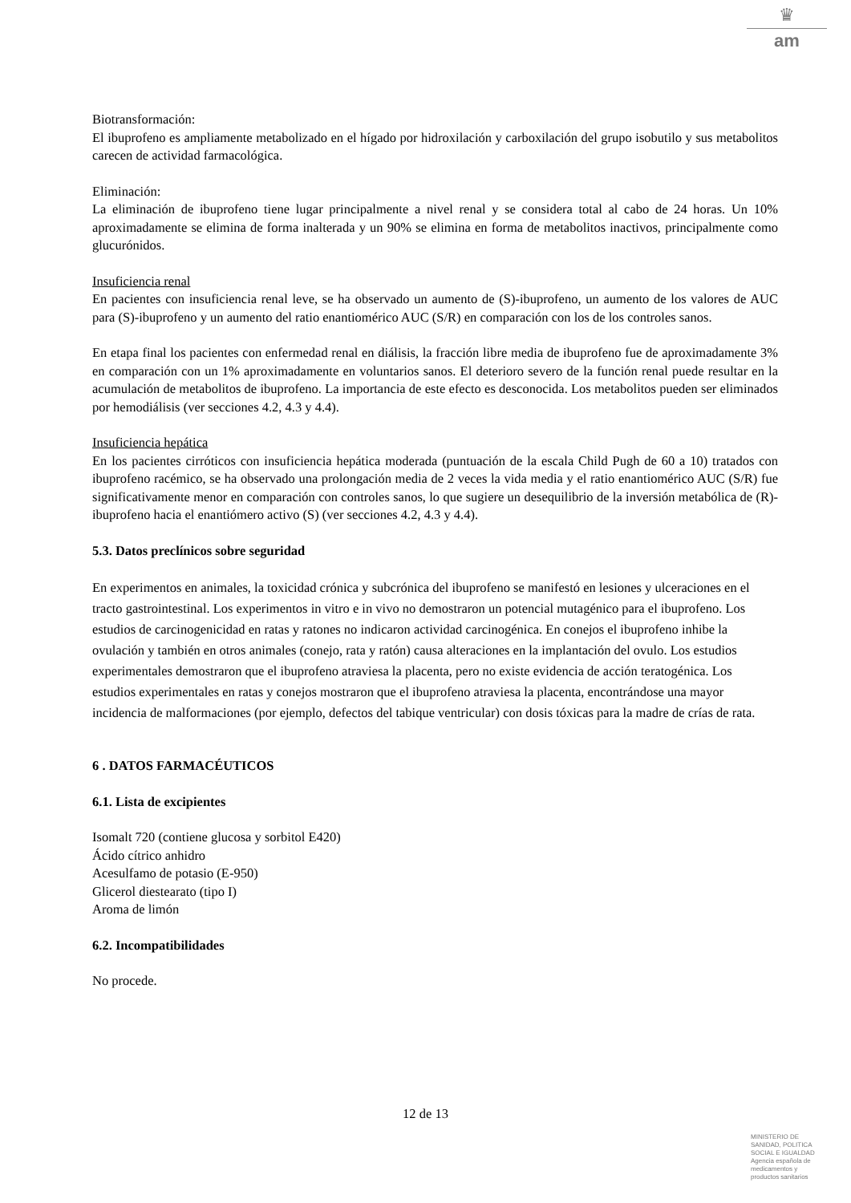♛
am
Biotransformación:
El ibuprofeno es ampliamente metabolizado en el hígado por hidroxilación y carboxilación del grupo isobutilo y sus metabolitos carecen de actividad farmacológica.
Eliminación:
La eliminación de ibuprofeno tiene lugar principalmente a nivel renal y se considera total al cabo de 24 horas. Un 10% aproximadamente se elimina de forma inalterada y un 90% se elimina en forma de metabolitos inactivos, principalmente como glucurónidos.
Insuficiencia renal
En pacientes con insuficiencia renal leve, se ha observado un aumento de (S)-ibuprofeno, un aumento de los valores de AUC para (S)-ibuprofeno y un aumento del ratio enantiomérico AUC (S/R) en comparación con los de los controles sanos.
En etapa final los pacientes con enfermedad renal en diálisis, la fracción libre media de ibuprofeno fue de aproximadamente 3% en comparación con un 1% aproximadamente en voluntarios sanos. El deterioro severo de la función renal puede resultar en la acumulación de metabolitos de ibuprofeno. La importancia de este efecto es desconocida. Los metabolitos pueden ser eliminados por hemodiálisis (ver secciones 4.2, 4.3 y 4.4).
Insuficiencia hepática
En los pacientes cirróticos con insuficiencia hepática moderada (puntuación de la escala Child Pugh de 60 a 10) tratados con ibuprofeno racémico, se ha observado una prolongación media de 2 veces la vida media y el ratio enantiomérico AUC (S/R) fue significativamente menor en comparación con controles sanos, lo que sugiere un desequilibrio de la inversión metabólica de (R)- ibuprofeno hacia el enantiómero activo (S) (ver secciones 4.2, 4.3 y 4.4).
5.3. Datos preclínicos sobre seguridad
En experimentos en animales, la toxicidad crónica y subcrónica del ibuprofeno se manifestó en lesiones y ulceraciones en el tracto gastrointestinal. Los experimentos in vitro e in vivo no demostraron un potencial mutagénico para el ibuprofeno. Los estudios de carcinogenicidad en ratas y ratones no indicaron actividad carcinogénica. En conejos el ibuprofeno inhibe la ovulación y también en otros animales (conejo, rata y ratón) causa alteraciones en la implantación del ovulo. Los estudios experimentales demostraron que el ibuprofeno atraviesa la placenta, pero no existe evidencia de acción teratogénica. Los estudios experimentales en ratas y conejos mostraron que el ibuprofeno atraviesa la placenta, encontrándose una mayor incidencia de malformaciones (por ejemplo, defectos del tabique ventricular) con dosis tóxicas para la madre de crías de rata.
6 . DATOS FARMACÉUTICOS
6.1. Lista de excipientes
Isomalt 720 (contiene glucosa y sorbitol E420)
Ácido cítrico anhidro
Acesulfamo de potasio (E-950)
Glicerol diestearato (tipo I)
Aroma de limón
6.2. Incompatibilidades
No procede.
12 de 13
MINISTERIO DE
SANIDAD, POLITICA
SOCIAL E IGUALDAD
Agencia española de
medicamentos y
productos sanitarios